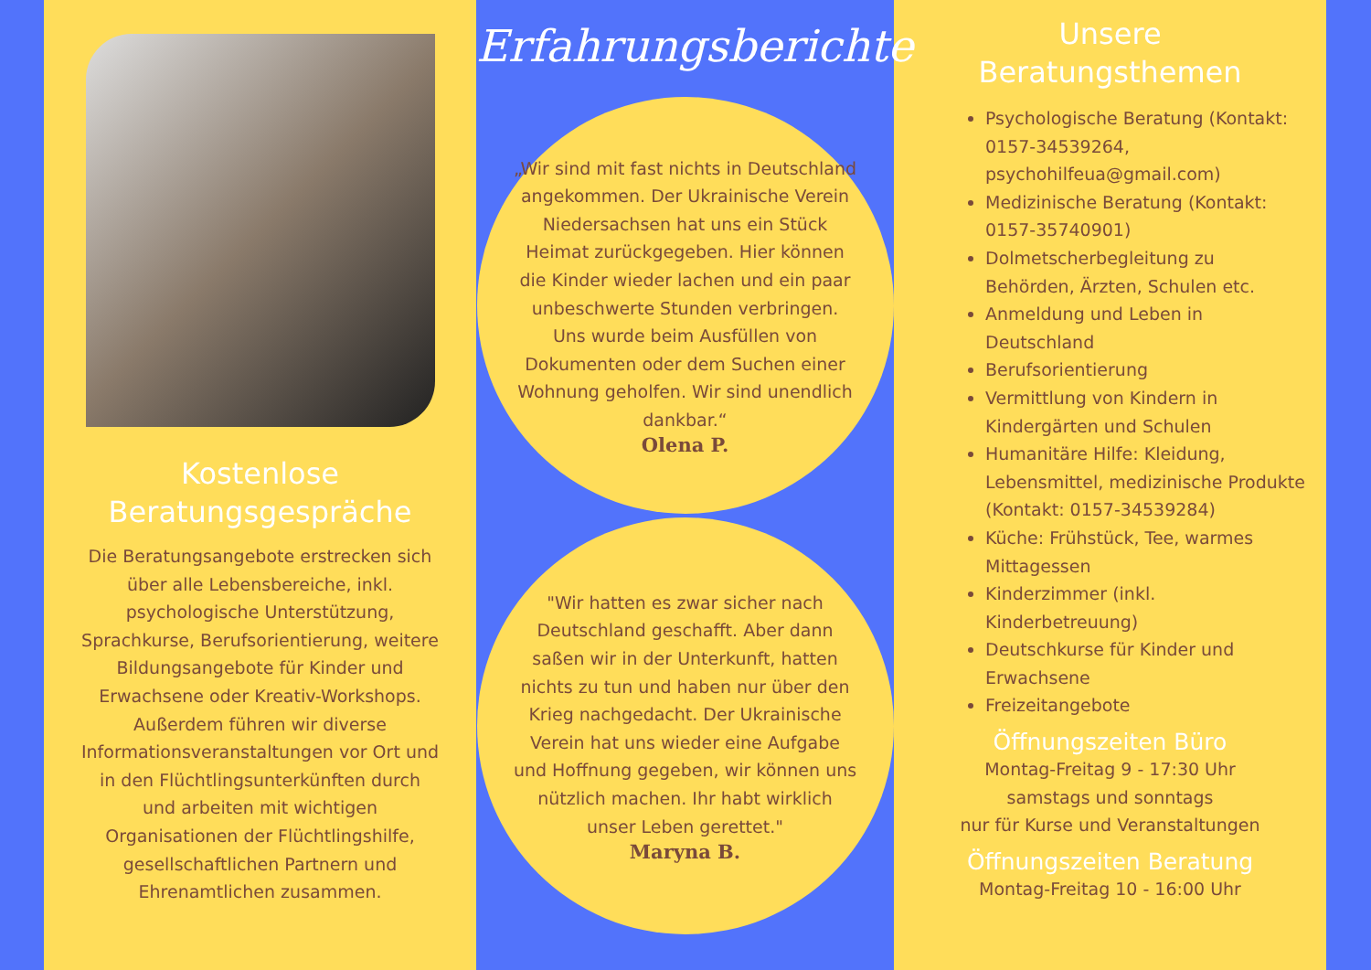Kostenlose
Beratungsgespräche
Die Beratungsangebote erstrecken sich über alle Lebensbereiche, inkl. psychologische Unterstützung, Sprachkurse, Berufsorientierung, weitere Bildungsangebote für Kinder und Erwachsene oder Kreativ-Workshops.
Außerdem führen wir diverse Informationsveranstaltungen vor Ort und in den Flüchtlingsunterkünften durch und arbeiten mit wichtigen Organisationen der Flüchtlingshilfe, gesellschaftlichen Partnern und Ehrenamtlichen zusammen.
Erfahrungsberichte
„Wir sind mit fast nichts in Deutschland angekommen. Der Ukrainische Verein Niedersachsen hat uns ein Stück Heimat zurückgegeben. Hier können die Kinder wieder lachen und ein paar unbeschwerte Stunden verbringen. Uns wurde beim Ausfüllen von Dokumenten oder dem Suchen einer Wohnung geholfen. Wir sind unendlich dankbar.“
Olena P.
"Wir hatten es zwar sicher nach Deutschland geschafft. Aber dann saßen wir in der Unterkunft, hatten nichts zu tun und haben nur über den Krieg nachgedacht. Der Ukrainische Verein hat uns wieder eine Aufgabe und Hoffnung gegeben, wir können uns nützlich machen. Ihr habt wirklich unser Leben gerettet."
Maryna B.
Unsere
Beratungsthemen
Psychologische Beratung (Kontakt: 0157-34539264, psychohilfeua@gmail.com)
Medizinische Beratung (Kontakt: 0157-35740901)
Dolmetscherbegleitung zu Behörden, Ärzten, Schulen etc.
Anmeldung und Leben in Deutschland
Berufsorientierung
Vermittlung von Kindern in Kindergärten und Schulen
Humanitäre Hilfe: Kleidung, Lebensmittel, medizinische Produkte
(Kontakt: 0157-34539284)
Küche: Frühstück, Tee, warmes Mittagessen
Kinderzimmer (inkl. Kinderbetreuung)
Deutschkurse für Kinder und Erwachsene
Freizeitangebote
Öffnungszeiten Büro
Montag-Freitag 9 - 17:30 Uhr
samstags und sonntags
nur für Kurse und Veranstaltungen
Öffnungszeiten Beratung
Montag-Freitag 10 - 16:00 Uhr